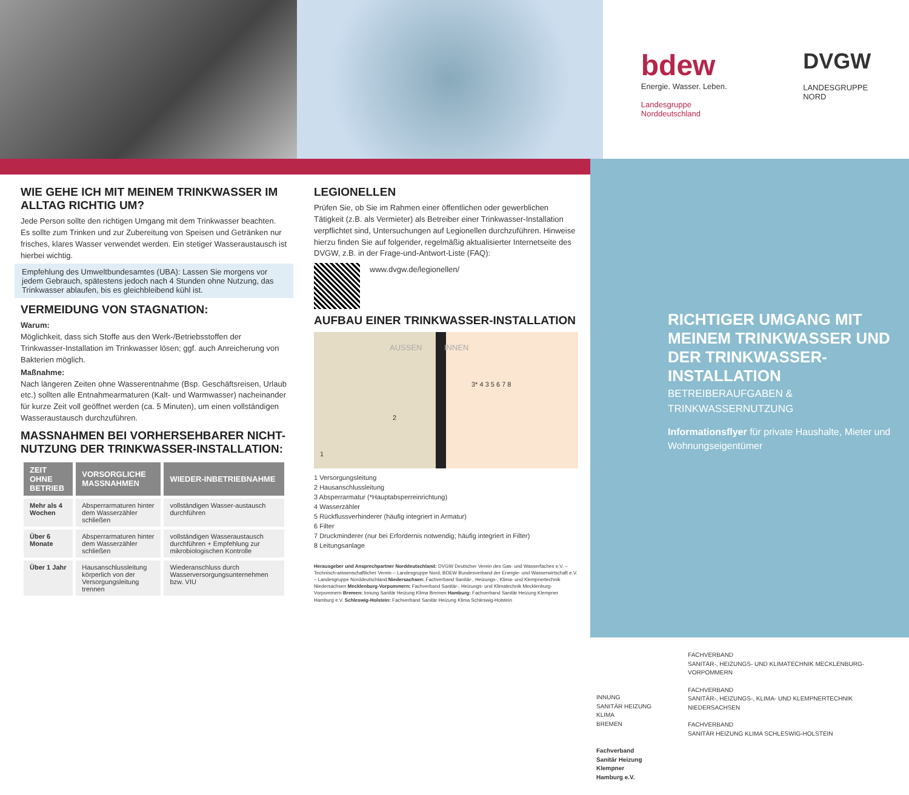bdew
Energie. Wasser. Leben.
Landesgruppe
Norddeutschland
DVGW
LANDESGRUPPE
NORD
WIE GEHE ICH MIT MEINEM TRINKWASSER IM ALLTAG RICHTIG UM?
Jede Person sollte den richtigen Umgang mit dem Trinkwasser beachten. Es sollte zum Trinken und zur Zubereitung von Speisen und Getränken nur frisches, klares Wasser verwendet werden. Ein stetiger Wasseraustausch ist hierbei wichtig.
Empfehlung des Umweltbundesamtes (UBA): Lassen Sie morgens vor jedem Gebrauch, spätestens jedoch nach 4 Stunden ohne Nutzung, das Trinkwasser ablaufen, bis es gleichbleibend kühl ist.
VERMEIDUNG VON STAGNATION:
Warum:
Möglichkeit, dass sich Stoffe aus den Werk-/Betriebsstoffen der Trinkwasser-Installation im Trinkwasser lösen; ggf. auch Anreicherung von Bakterien möglich.
Maßnahme:
Nach längeren Zeiten ohne Wasserentnahme (Bsp. Geschäftsreisen, Urlaub etc.) sollten alle Entnahmearmaturen (Kalt- und Warmwasser) nacheinander für kurze Zeit voll geöffnet werden (ca. 5 Minuten), um einen vollständigen Wasseraustausch durchzuführen.
MASSNAHMEN BEI VORHERSEHBARER NICHT-NUTZUNG DER TRINKWASSER-INSTALLATION:
| ZEIT OHNE BETRIEB | VORSORGLICHE MASSNAHMEN | WIEDER-INBETRIEBNAHME |
| --- | --- | --- |
| Mehr als 4 Wochen | Absperrarmaturen hinter dem Wasserzähler schließen | vollständigen Wasser-austausch durchführen |
| Über 6 Monate | Absperrarmaturen hinter dem Wasserzähler schließen | vollständigen Wasseraustausch durchführen + Empfehlung zur mikrobiologischen Kontrolle |
| Über 1 Jahr | Hausanschlussleitung körperlich von der Versorgungsleitung trennen | Wiederanschluss durch Wasserversorgungsunternehmen bzw. VIU |
LEGIONELLEN
Prüfen Sie, ob Sie im Rahmen einer öffentlichen oder gewerblichen Tätigkeit (z.B. als Vermieter) als Betreiber einer Trinkwasser-Installation verpflichtet sind, Untersuchungen auf Legionellen durchzuführen. Hinweise hierzu finden Sie auf folgender, regelmäßig aktualisierter Internetseite des DVGW, z.B. in der Frage-und-Antwort-Liste (FAQ):
www.dvgw.de/legionellen/
AUFBAU EINER TRINKWASSER-INSTALLATION
AUSSEN INNEN
3* 4 3 5 6 7 8
2
1
1 Versorgungsleitung
2 Hausanschlussleitung
3 Absperrarmatur (*Hauptabsperreinrichtung)
4 Wasserzähler
5 Rückflussverhinderer (häufig integriert in Armatur)
6 Filter
7 Druckminderer (nur bei Erfordernis notwendig; häufig integriert in Filter)
8 Leitungsanlage
Herausgeber und Ansprechpartner Norddeutschland: DVGW Deutscher Verein des Gas- und Wasserfaches e.V. – Technisch-wissenschaftlicher Verein – Landesgruppe Nord, BDEW Bundesverband der Energie- und Wasserwirtschaft e.V. – Landesgruppe Norddeutschland Niedersachsen: Fachverband Sanitär-, Heizungs-, Klima- und Klempnertechnik Niedersachsen Mecklenburg-Vorpommern: Fachverband Sanitär-, Heizungs- und Klimatechnik Mecklenburg-Vorpommern Bremen: Innung Sanitär Heizung Klima Bremen Hamburg: Fachverband Sanitär Heizung Klempner Hamburg e.V. Schleswig-Holstein: Fachverband Sanitär Heizung Klima Schleswig-Holstein
RICHTIGER UMGANG MIT MEINEM TRINKWASSER UND DER TRINKWASSER-INSTALLATION
BETREIBERAUFGABEN & TRINKWASSERNUTZUNG
Informationsflyer für private Haushalte, Mieter und Wohnungseigentümer
INNUNG
SANITÄR HEIZUNG KLIMA
BREMEN
Fachverband
Sanitär Heizung Klempner
Hamburg e.V.
FACHVERBAND
SANITÄR-, HEIZUNGS- UND KLIMATECHNIK MECKLENBURG-VORPOMMERN
FACHVERBAND
SANITÄR-, HEIZUNGS-, KLIMA- UND KLEMPNERTECHNIK NIEDERSACHSEN
FACHVERBAND
SANITÄR HEIZUNG KLIMA SCHLESWIG-HOLSTEIN